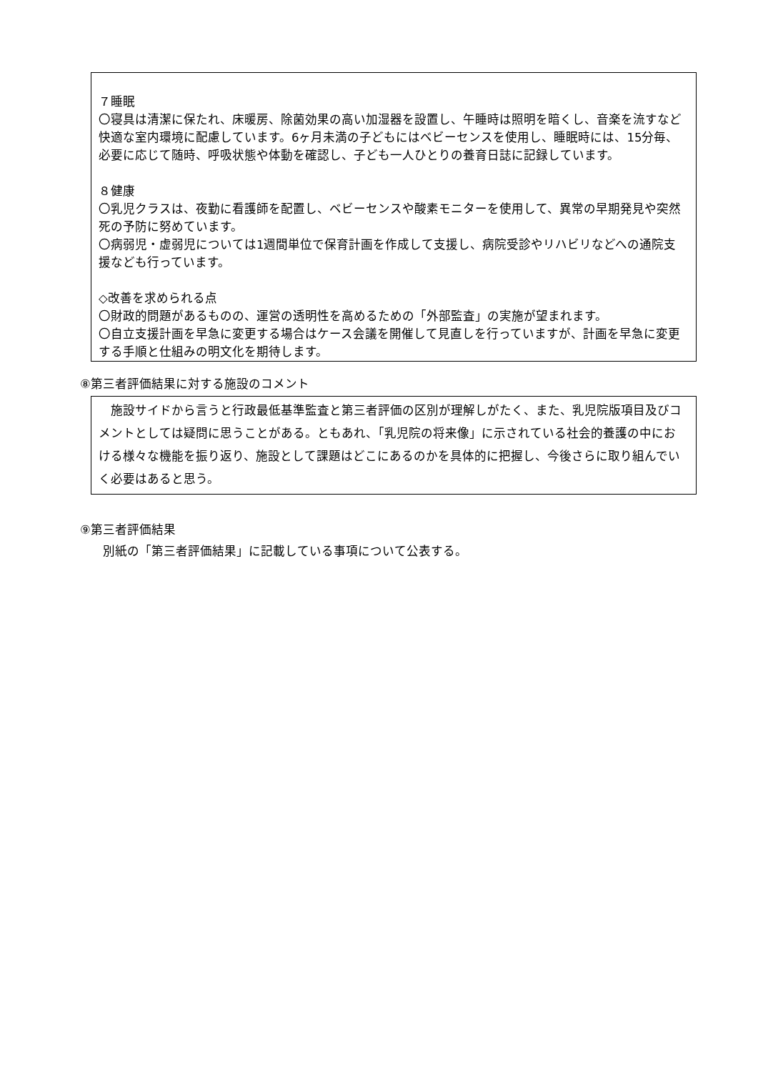７睡眠
〇寝具は清潔に保たれ、床暖房、除菌効果の高い加湿器を設置し、午睡時は照明を暗くし、音楽を流すなど快適な室内環境に配慮しています。6ヶ月未満の子どもにはベビーセンスを使用し、睡眠時には、15分毎、必要に応じて随時、呼吸状態や体動を確認し、子ども一人ひとりの養育日誌に記録しています。
８健康
〇乳児クラスは、夜勤に看護師を配置し、ベビーセンスや酸素モニターを使用して、異常の早期発見や突然死の予防に努めています。
〇病弱児・虚弱児については1週間単位で保育計画を作成して支援し、病院受診やリハビリなどへの通院支援なども行っています。
◇改善を求められる点
〇財政的問題があるものの、運営の透明性を高めるための「外部監査」の実施が望まれます。
〇自立支援計画を早急に変更する場合はケース会議を開催して見直しを行っていますが、計画を早急に変更する手順と仕組みの明文化を期待します。
⑧第三者評価結果に対する施設のコメント
　施設サイドから言うと行政最低基準監査と第三者評価の区別が理解しがたく、また、乳児院版項目及びコメントとしては疑問に思うことがある。ともあれ、「乳児院の将来像」に示されている社会的養護の中における様々な機能を振り返り、施設として課題はどこにあるのかを具体的に把握し、今後さらに取り組んでいく必要はあると思う。
⑨第三者評価結果
　別紙の「第三者評価結果」に記載している事項について公表する。